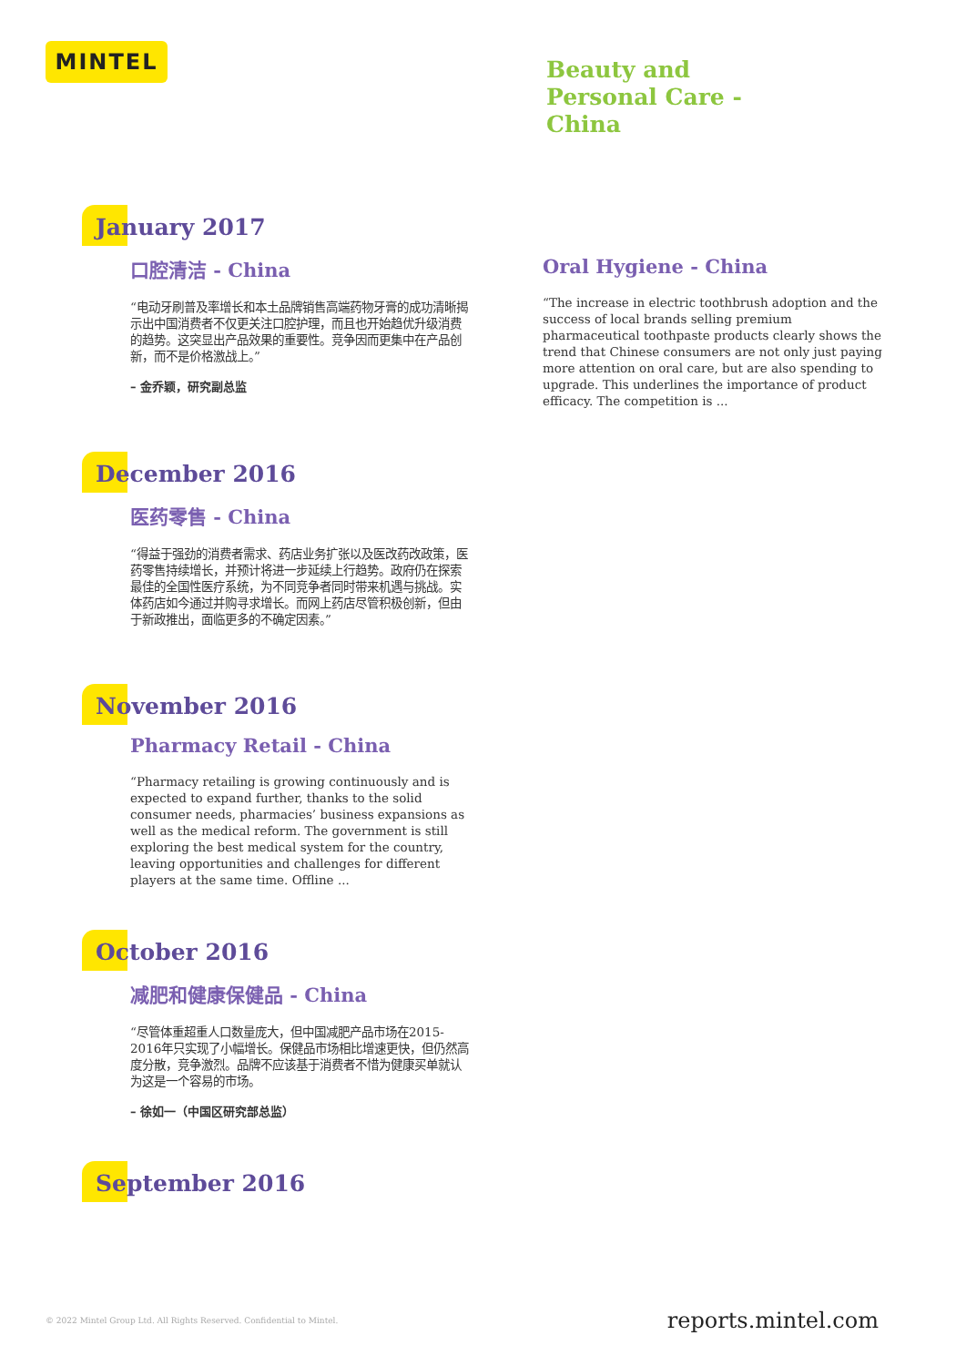MINTEL
Beauty and
Personal Care -
China
January 2017
口腔清洁 - China
“电动牙刷普及率增长和本土品牌销售高端药物牙膏的成功清晰揭示出中国消费者不仅更关注口腔护理，而且也开始趋优升级消费的趋势。这突显出产品效果的重要性。竞争因而更集中在产品创新，而不是价格激战上。”
– 金乔颖，研究副总监
Oral Hygiene - China
“The increase in electric toothbrush adoption and the success of local brands selling premium pharmaceutical toothpaste products clearly shows the trend that Chinese consumers are not only just paying more attention on oral care, but are also spending to upgrade. This underlines the importance of product efficacy. The competition is ...
December 2016
医药零售 - China
“得益于强劲的消费者需求、药店业务扩张以及医改药改政策，医药零售持续增长，并预计将进一步延续上行趋势。政府仍在探索最佳的全国性医疗系统，为不同竞争者同时带来机遇与挑战。实体药店如今通过并购寻求增长。而网上药店尽管积极创新，但由于新政推出，面临更多的不确定因素。”
November 2016
Pharmacy Retail - China
“Pharmacy retailing is growing continuously and is expected to expand further, thanks to the solid consumer needs, pharmacies’ business expansions as well as the medical reform. The government is still exploring the best medical system for the country, leaving opportunities and challenges for different players at the same time. Offline ...
October 2016
减肥和健康保健品 - China
“尽管体重超重人口数量庞大，但中国减肥产品市场在2015-2016年只实现了小幅增长。保健品市场相比增速更快，但仍然高度分散，竞争激烈。品牌不应该基于消费者不惜为健康买单就认为这是一个容易的市场。
– 徐如一（中国区研究部总监）
September 2016
© 2022 Mintel Group Ltd. All Rights Reserved. Confidential to Mintel.
reports.mintel.com